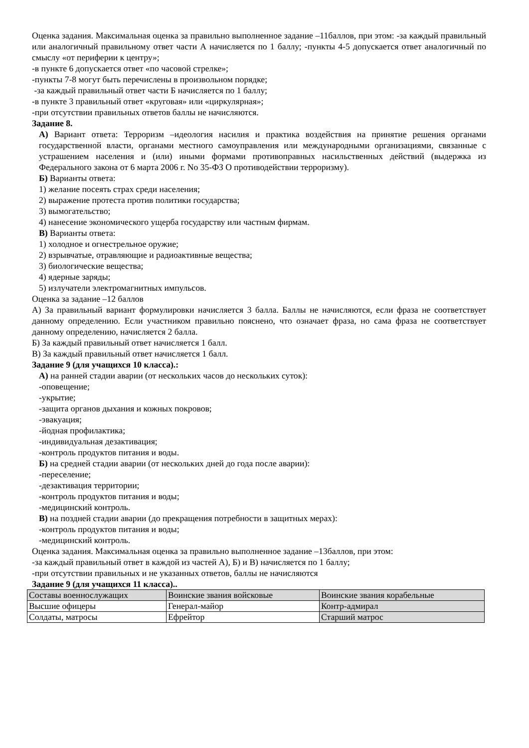Оценка задания. Максимальная оценка за правильно выполненное задание –11баллов, при этом: -за каждый правильный или аналогичный правильному ответ части А начисляется по 1 баллу; -пункты 4-5 допускается ответ аналогичный по смыслу «от периферии к центру»;
-в пункте 6 допускается ответ «по часовой стрелке»;
-пункты 7-8 могут быть перечислены в произвольном порядке;
-за каждый правильный ответ части Б начисляется по 1 баллу;
-в пункте 3 правильный ответ «круговая» или «циркулярная»;
-при отсутствии правильных ответов баллы не начисляются.
Задание 8.
А) Вариант ответа: Терроризм –идеология насилия и практика воздействия на принятие решения органами государственной власти, органами местного самоуправления или международными организациями, связанные с устрашением населения и (или) иными формами противоправных насильственных действий (выдержка из Федерального закона от 6 марта 2006 г. No 35-ФЗ О противодействии терроризму).
Б) Варианты ответа:
1) желание посеять страх среди населения;
2) выражение протеста против политики государства;
3) вымогательство;
4) нанесение экономического ущерба государству или частным фирмам.
В) Варианты ответа:
1) холодное и огнестрельное оружие;
2) взрывчатые, отравляющие и радиоактивные вещества;
3) биологические вещества;
4) ядерные заряды;
5) излучатели электромагнитных импульсов.
Оценка за задание –12 баллов
А) За правильный вариант формулировки начисляется 3 балла. Баллы не начисляются, если фраза не соответствует данному определению. Если участником правильно пояснено, что означает фраза, но сама фраза не соответствует данному определению, начисляется 2 балла.
Б) За каждый правильный ответ начисляется 1 балл.
В) За каждый правильный ответ начисляется 1 балл.
Задание 9 (для учащихся 10 класса).:
А) на ранней стадии аварии (от нескольких часов до нескольких суток):
-оповещение;
-укрытие;
-защита органов дыхания и кожных покровов;
-эвакуация;
-йодная профилактика;
-индивидуальная дезактивация;
-контроль продуктов питания и воды.
Б) на средней стадии аварии (от нескольких дней до года после аварии):
-переселение;
-дезактивация территории;
-контроль продуктов питания и воды;
-медицинский контроль.
В) на поздней стадии аварии (до прекращения потребности в защитных мерах):
-контроль продуктов питания и воды;
-медицинский контроль.
Оценка задания. Максимальная оценка за правильно выполненное задание –13баллов, при этом:
-за каждый правильный ответ в каждой из частей А), Б) и В) начисляется по 1 баллу;
-при отсутствии правильных и не указанных ответов, баллы не начисляются
Задание 9 (для учащихся 11 класса)..
| Составы военнослужащих | Воинские звания войсковые | Воинские звания корабельные |
| Высшие офицеры | Генерал-майор | Контр-адмирал |
| Солдаты, матросы | Ефрейтор | Старший матрос |